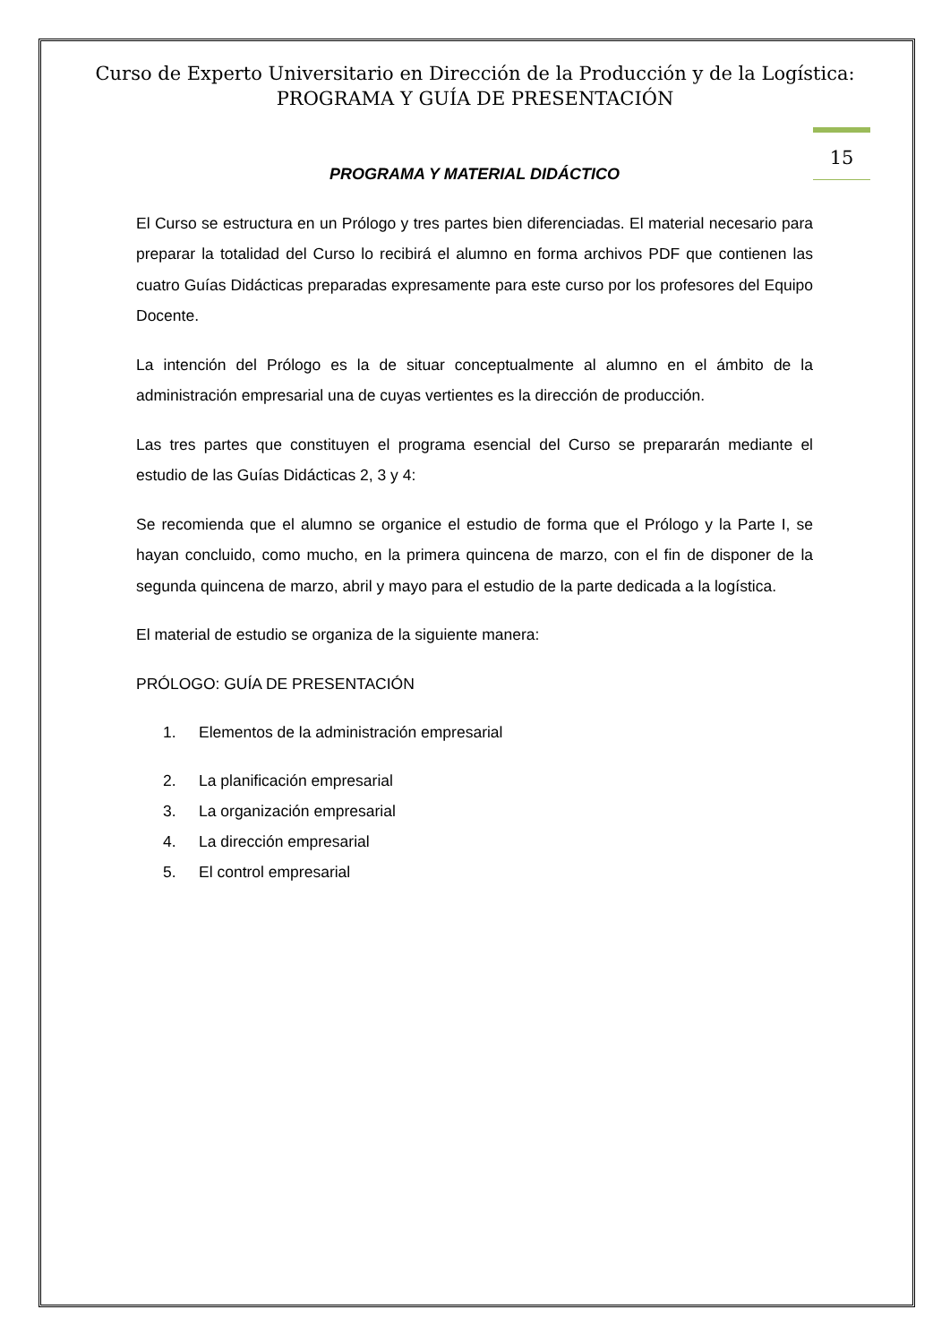Curso de Experto Universitario en Dirección de la Producción y de la Logística:
PROGRAMA Y GUÍA DE PRESENTACIÓN
15
PROGRAMA Y MATERIAL DIDÁCTICO
El Curso se estructura en un Prólogo y tres partes bien diferenciadas. El material necesario para preparar la totalidad del Curso lo recibirá el alumno en forma archivos PDF que contienen las cuatro Guías Didácticas preparadas expresamente para este curso por los profesores del Equipo Docente.
La intención del Prólogo es la de situar conceptualmente al alumno en el ámbito de la administración empresarial una de cuyas vertientes es la dirección de producción.
Las tres partes que constituyen el programa esencial del Curso se prepararán mediante el estudio de las Guías Didácticas 2, 3 y 4:
Se recomienda que el alumno se organice el estudio de forma que el Prólogo y la Parte I, se hayan concluido, como mucho, en la primera quincena de marzo, con el fin de disponer de la segunda quincena de marzo, abril y mayo para el estudio de la parte dedicada a la logística.
El material de estudio se organiza de la siguiente manera:
PRÓLOGO: GUÍA DE PRESENTACIÓN
1. Elementos de la administración empresarial
2. La planificación empresarial
3. La organización empresarial
4. La dirección empresarial
5. El control empresarial